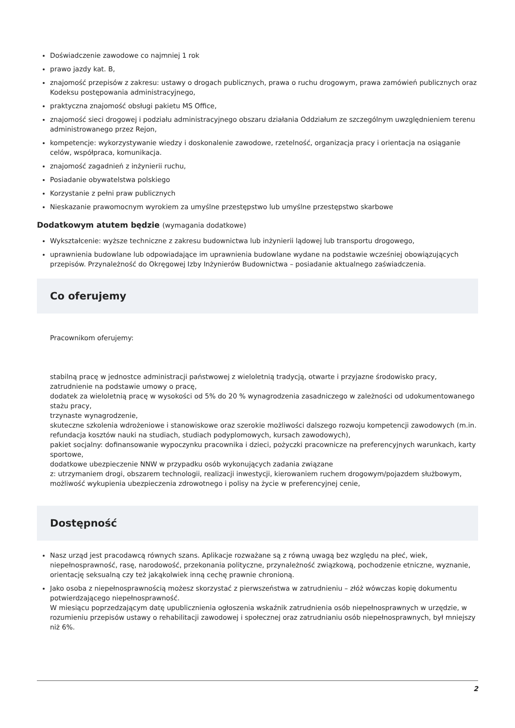Doświadczenie zawodowe co najmniej 1 rok
prawo jazdy kat. B,
znajomość przepisów z zakresu: ustawy o drogach publicznych, prawa o ruchu drogowym, prawa zamówień publicznych oraz Kodeksu postępowania administracyjnego,
praktyczna znajomość obsługi pakietu MS Office,
znajomość sieci drogowej i podziału administracyjnego obszaru działania Oddziałum ze szczególnym uwzględnieniem terenu administrowanego przez Rejon,
kompetencje: wykorzystywanie wiedzy i doskonalenie zawodowe, rzetelność, organizacja pracy i orientacja na osiąganie celów, współpraca, komunikacja.
znajomość zagadnień z inżynierii ruchu,
Posiadanie obywatelstwa polskiego
Korzystanie z pełni praw publicznych
Nieskazanie prawomocnym wyrokiem za umyślne przestępstwo lub umyślne przestępstwo skarbowe
Dodatkowym atutem będzie (wymagania dodatkowe)
Wykształcenie: wyższe techniczne z zakresu budownictwa lub inżynierii lądowej lub transportu drogowego,
uprawnienia budowlane lub odpowiadające im uprawnienia budowlane wydane na podstawie wcześniej obowiązujących przepisów. Przynależność do Okręgowej Izby Inżynierów Budownictwa – posiadanie aktualnego zaświadczenia.
Co oferujemy
Pracownikom oferujemy:
stabilną pracę w jednostce administracji państwowej z wieloletnią tradycją, otwarte i przyjazne środowisko pracy,
zatrudnienie na podstawie umowy o pracę,
dodatek za wieloletnią pracę w wysokości od 5% do 20 % wynagrodzenia zasadniczego w zależności od udokumentowanego stażu pracy,
trzynaste wynagrodzenie,
skuteczne szkolenia wdrożeniowe i stanowiskowe oraz szerokie możliwości dalszego rozwoju kompetencji zawodowych (m.in. refundacja kosztów nauki na studiach, studiach podyplomowych, kursach zawodowych),
pakiet socjalny: dofinansowanie wypoczynku pracownika i dzieci, pożyczki pracownicze na preferencyjnych warunkach, karty sportowe,
dodatkowe ubezpieczenie NNW w przypadku osób wykonujących zadania związane
z: utrzymaniem drogi, obszarem technologii, realizacji inwestycji, kierowaniem ruchem drogowym/pojazdem służbowym,
możliwość wykupienia ubezpieczenia zdrowotnego i polisy na życie w preferencyjnej cenie,
Dostępność
Nasz urząd jest pracodawcą równych szans. Aplikacje rozważane są z równą uwagą bez względu na płeć, wiek, niepełnosprawność, rasę, narodowość, przekonania polityczne, przynależność związkową, pochodzenie etniczne, wyznanie, orientację seksualną czy też jakąkolwiek inną cechę prawnie chronioną.
Jako osoba z niepełnosprawnością możesz skorzystać z pierwszeństwa w zatrudnieniu – złóż wówczas kopię dokumentu potwierdzającego niepełnosprawność.
W miesiącu poprzedzającym datę upublicznienia ogłoszenia wskaźnik zatrudnienia osób niepełnosprawnych w urzędzie, w rozumieniu przepisów ustawy o rehabilitacji zawodowej i społecznej oraz zatrudnianiu osób niepełnosprawnych, był mniejszy niż 6%.
2